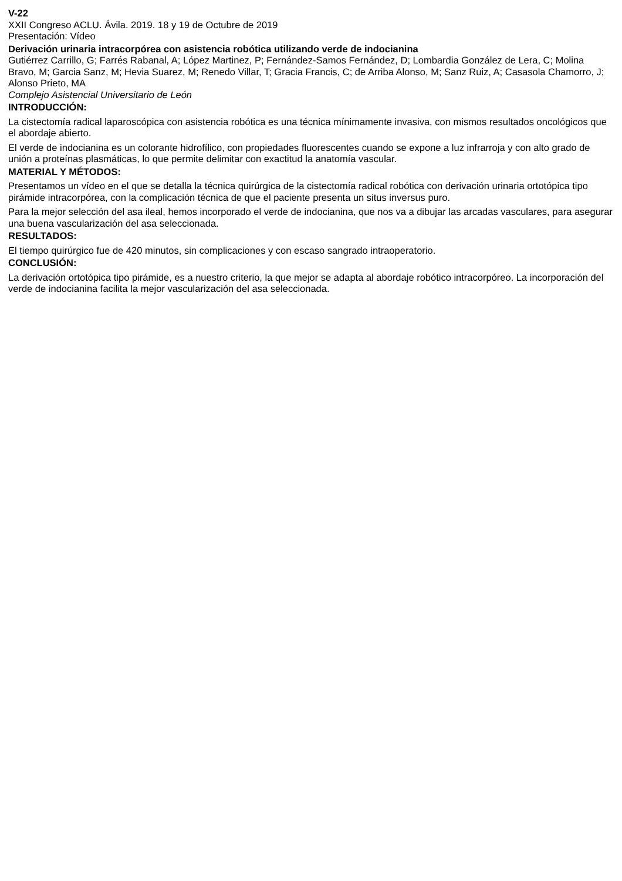V-22
XXII Congreso ACLU. Ávila. 2019. 18 y 19 de Octubre de 2019
Presentación: Vídeo
Derivación urinaria intracorpórea con asistencia robótica utilizando verde de indocianina
Gutiérrez Carrillo, G; Farrés Rabanal, A; López Martinez, P; Fernández-Samos Fernández, D; Lombardia González de Lera, C; Molina Bravo, M; Garcia Sanz, M; Hevia Suarez, M; Renedo Villar, T; Gracia Francis, C; de Arriba Alonso, M; Sanz Ruiz, A; Casasola Chamorro, J; Alonso Prieto, MA
Complejo Asistencial Universitario de León
INTRODUCCIÓN:
La cistectomía radical laparoscópica con asistencia robótica es una técnica mínimamente invasiva, con mismos resultados oncológicos que el abordaje abierto.
El verde de indocianina es un colorante hidrofílico, con propiedades fluorescentes cuando se expone a luz infrarroja y con alto grado de unión a proteínas plasmáticas, lo que permite delimitar con exactitud la anatomía vascular.
MATERIAL Y MÉTODOS:
Presentamos un vídeo en el que se detalla la técnica quirúrgica de la cistectomía radical robótica con derivación urinaria ortotópica tipo pirámide intracorpórea, con la complicación técnica de que el paciente presenta un situs inversus puro.
Para la mejor selección del asa ileal, hemos incorporado el verde de indocianina, que nos va a dibujar las arcadas vasculares, para asegurar una buena vascularización del asa seleccionada.
RESULTADOS:
El tiempo quirúrgico fue de 420 minutos, sin complicaciones y con escaso sangrado intraoperatorio.
CONCLUSIÓN:
La derivación ortotópica tipo pirámide, es a nuestro criterio, la que mejor se adapta al abordaje robótico intracorpóreo. La incorporación del verde de indocianina facilita la mejor vascularización del asa seleccionada.